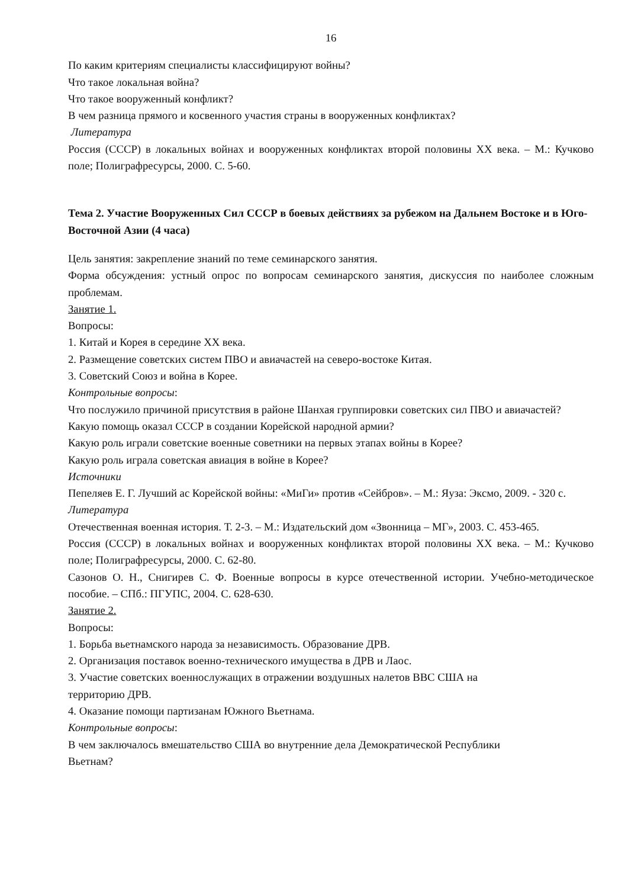16
По каким критериям специалисты классифицируют войны?
Что такое локальная война?
Что такое вооруженный конфликт?
В чем разница прямого и косвенного участия страны в вооруженных конфликтах?
Литература
Россия (СССР) в локальных войнах и вооруженных конфликтах второй половины XX века. – М.: Кучково поле; Полиграфресурсы, 2000. С. 5-60.
Тема 2. Участие Вооруженных Сил СССР в боевых действиях за рубежом на Дальнем Востоке и в Юго-Восточной Азии (4 часа)
Цель занятия: закрепление знаний по теме семинарского занятия.
Форма обсуждения: устный опрос по вопросам семинарского занятия, дискуссия по наиболее сложным проблемам.
Занятие 1.
Вопросы:
1. Китай и Корея в середине XX века.
2. Размещение советских систем ПВО и авиачастей на северо-востоке Китая.
3. Советский Союз и война в Корее.
Контрольные вопросы:
Что послужило причиной присутствия в районе Шанхая группировки советских сил ПВО и авиачастей?
Какую помощь оказал СССР в создании Корейской народной армии?
Какую роль играли советские военные советники на первых этапах войны в Корее?
Какую роль играла советская авиация в войне в Корее?
Источники
Пепеляев Е. Г. Лучший ас Корейской войны: «МиГи» против «Сейбров». – М.: Яуза: Эксмо, 2009. - 320 с.
Литература
Отечественная военная история. Т. 2-3. – М.: Издательский дом «Звонница – МГ», 2003. С. 453-465.
Россия (СССР) в локальных войнах и вооруженных конфликтах второй половины XX века. – М.: Кучково поле; Полиграфресурсы, 2000. С. 62-80.
Сазонов О. Н., Снигирев С. Ф. Военные вопросы в курсе отечественной истории. Учебно-методическое пособие. – СПб.: ПГУПС, 2004. С. 628-630.
Занятие 2.
Вопросы:
1. Борьба вьетнамского народа за независимость. Образование ДРВ.
2. Организация поставок военно-технического имущества в ДРВ и Лаос.
3. Участие советских военнослужащих в отражении воздушных налетов ВВС США на
территорию ДРВ.
4. Оказание помощи партизанам Южного Вьетнама.
Контрольные вопросы:
В чем заключалось вмешательство США во внутренние дела Демократической Республики
Вьетнам?